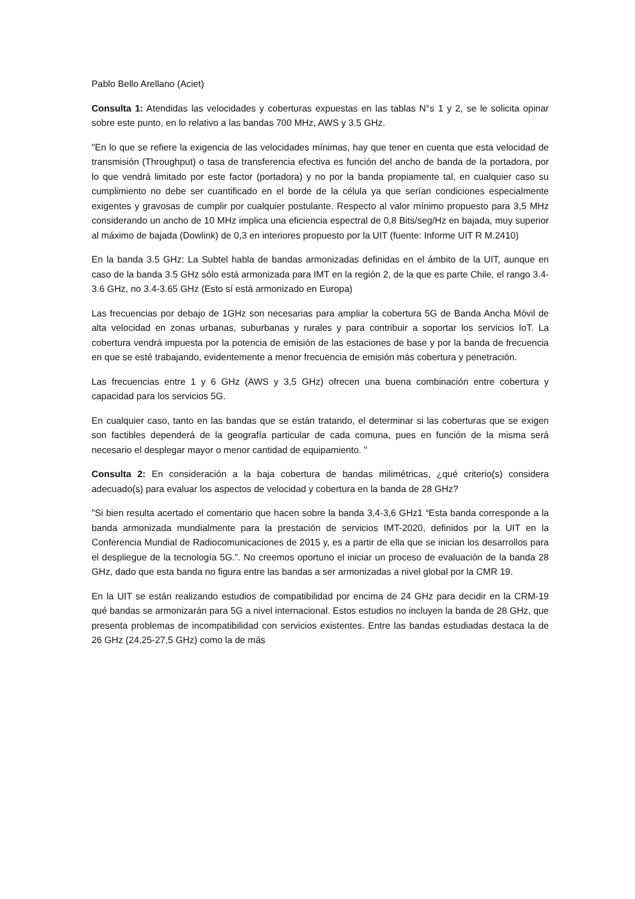Pablo Bello Arellano (Aciet)
Consulta 1: Atendidas las velocidades y coberturas expuestas en las tablas N°s 1 y 2, se le solicita opinar sobre este punto, en lo relativo a las bandas 700 MHz, AWS y 3.5 GHz.
"En lo que se refiere la exigencia de las velocidades mínimas, hay que tener en cuenta que esta velocidad de transmisión (Throughput) o tasa de transferencia efectiva es función del ancho de banda de la portadora, por lo que vendrá limitado por este factor (portadora) y no por la banda propiamente tal, en cualquier caso su cumplimiento no debe ser cuantificado en el borde de la célula ya que serían condiciones especialmente exigentes y gravosas de cumplir por cualquier postulante. Respecto al valor mínimo propuesto para 3,5 MHz considerando un ancho de 10 MHz implica una eficiencia espectral de 0,8 Bits/seg/Hz en bajada, muy superior al máximo de bajada (Dowlink) de 0,3 en interiores propuesto por la UIT (fuente: Informe UIT R M.2410)
En la banda 3.5 GHz: La Subtel habla de bandas armonizadas definidas en el ámbito de la UIT, aunque en caso de la banda 3.5 GHz sólo está armonizada para IMT en la región 2, de la que es parte Chile, el rango 3.4-3.6 GHz, no 3.4-3.65 GHz (Esto sí está armonizado en Europa)
Las frecuencias por debajo de 1GHz son necesarias para ampliar la cobertura 5G de Banda Ancha Móvil de alta velocidad en zonas urbanas, suburbanas y rurales y para contribuir a soportar los servicios IoT. La cobertura vendrá impuesta por la potencia de emisión de las estaciones de base y por la banda de frecuencia en que se esté trabajando, evidentemente a menor frecuencia de emisión más cobertura y penetración.
Las frecuencias entre 1 y 6 GHz (AWS y 3,5 GHz) ofrecen una buena combinación entre cobertura y capacidad para los servicios 5G.
En cualquier caso, tanto en las bandas que se están tratando, el determinar si las coberturas que se exigen son factibles dependerá de la geografía particular de cada comuna, pues en función de la misma será necesario el desplegar mayor o menor cantidad de equipamiento. "
Consulta 2: En consideración a la baja cobertura de bandas milimétricas, ¿qué criterio(s) considera adecuado(s) para evaluar los aspectos de velocidad y cobertura en la banda de 28 GHz?
"Si bien resulta acertado el comentario que hacen sobre la banda 3,4-3,6 GHz1 “Esta banda corresponde a la banda armonizada mundialmente para la prestación de servicios IMT-2020, definidos por la UIT en la Conferencia Mundial de Radiocomunicaciones de 2015 y, es a partir de ella que se inician los desarrollos para el despliegue de la tecnología 5G.”. No creemos oportuno el iniciar un proceso de evaluación de la banda 28 GHz, dado que esta banda no figura entre las bandas a ser armonizadas a nivel global por la CMR 19.
En la UIT se están realizando estudios de compatibilidad por encima de 24 GHz para decidir en la CRM-19 qué bandas se armonizarán para 5G a nivel internacional. Estos estudios no incluyen la banda de 28 GHz, que presenta problemas de incompatibilidad con servicios existentes. Entre las bandas estudiadas destaca la de 26 GHz (24,25-27,5 GHz) como la de más